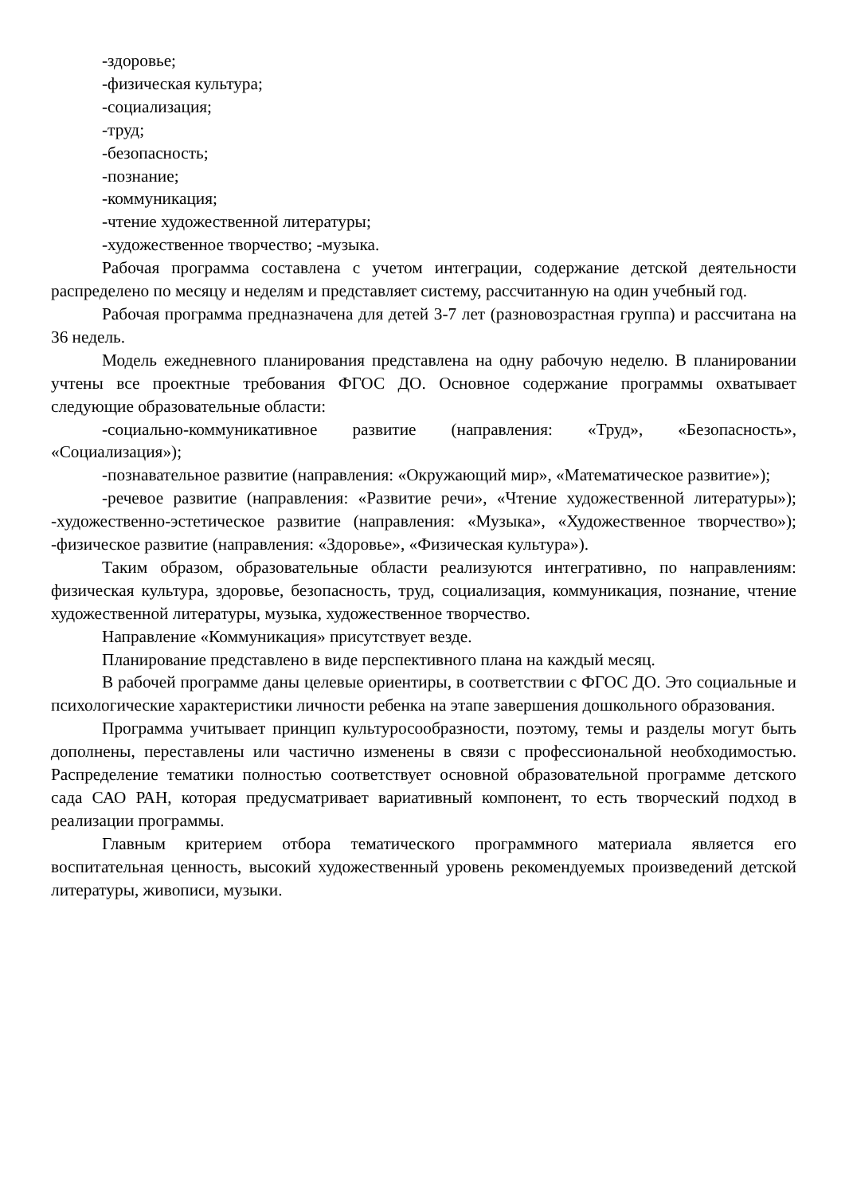-здоровье;
-физическая культура;
-социализация;
-труд;
-безопасность;
-познание;
-коммуникация;
-чтение художественной литературы;
-художественное творчество; -музыка.
Рабочая программа составлена с учетом интеграции, содержание детской деятельности распределено по месяцу и неделям и представляет систему, рассчитанную на один учебный год.
Рабочая программа предназначена для детей 3-7 лет (разновозрастная группа) и рассчитана на 36 недель.
Модель ежедневного планирования представлена на одну рабочую неделю. В планировании учтены все проектные требования ФГОС ДО. Основное содержание программы охватывает следующие образовательные области:
-социально-коммуникативное развитие (направления: «Труд», «Безопасность», «Социализация»);
-познавательное развитие (направления: «Окружающий мир», «Математическое развитие»);
-речевое развитие (направления: «Развитие речи», «Чтение художественной литературы»); -художественно-эстетическое развитие (направления: «Музыка», «Художественное творчество»); -физическое развитие (направления: «Здоровье», «Физическая культура»).
Таким образом, образовательные области реализуются интегративно, по направлениям: физическая культура, здоровье, безопасность, труд, социализация, коммуникация, познание, чтение художественной литературы, музыка, художественное творчество.
Направление «Коммуникация» присутствует везде.
Планирование представлено в виде перспективного плана на каждый месяц.
В рабочей программе даны целевые ориентиры, в соответствии с ФГОС ДО. Это социальные и психологические характеристики личности ребенка на этапе завершения дошкольного образования.
Программа учитывает принцип культуросообразности, поэтому, темы и разделы могут быть дополнены, переставлены или частично изменены в связи с профессиональной необходимостью. Распределение тематики полностью соответствует основной образовательной программе детского сада САО РАН, которая предусматривает вариативный компонент, то есть творческий подход в реализации программы.
Главным критерием отбора тематического программного материала является его воспитательная ценность, высокий художественный уровень рекомендуемых произведений детской литературы, живописи, музыки.